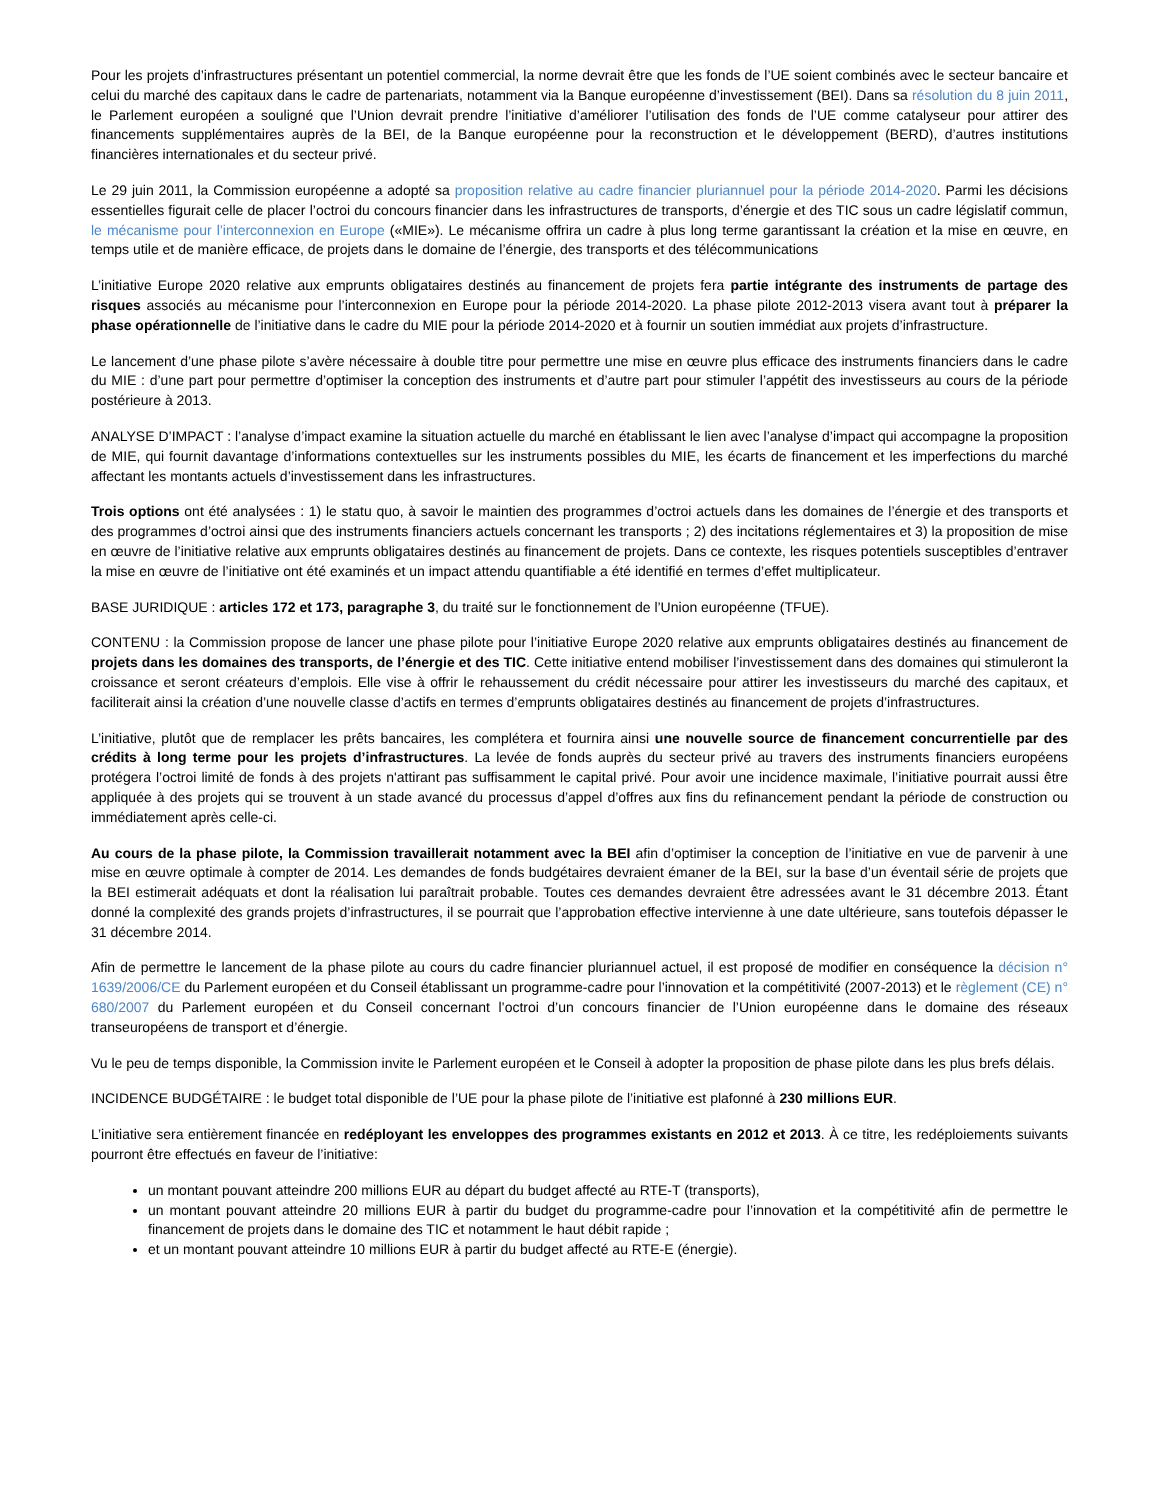Pour les projets d’infrastructures présentant un potentiel commercial, la norme devrait être que les fonds de l’UE soient combinés avec le secteur bancaire et celui du marché des capitaux dans le cadre de partenariats, notamment via la Banque européenne d’investissement (BEI). Dans sa résolution du 8 juin 2011, le Parlement européen a souligné que l’Union devrait prendre l’initiative d’améliorer l’utilisation des fonds de l’UE comme catalyseur pour attirer des financements supplémentaires auprès de la BEI, de la Banque européenne pour la reconstruction et le développement (BERD), d’autres institutions financières internationales et du secteur privé.
Le 29 juin 2011, la Commission européenne a adopté sa proposition relative au cadre financier pluriannuel pour la période 2014-2020. Parmi les décisions essentielles figurait celle de placer l’octroi du concours financier dans les infrastructures de transports, d’énergie et des TIC sous un cadre législatif commun, le mécanisme pour l’interconnexion en Europe («MIE»). Le mécanisme offrira un cadre à plus long terme garantissant la création et la mise en œuvre, en temps utile et de manière efficace, de projets dans le domaine de l’énergie, des transports et des télécommunications
L’initiative Europe 2020 relative aux emprunts obligataires destinés au financement de projets fera partie intégrante des instruments de partage des risques associés au mécanisme pour l’interconnexion en Europe pour la période 2014-2020. La phase pilote 2012-2013 visera avant tout à préparer la phase opérationnelle de l’initiative dans le cadre du MIE pour la période 2014-2020 et à fournir un soutien immédiat aux projets d’infrastructure.
Le lancement d’une phase pilote s’avère nécessaire à double titre pour permettre une mise en œuvre plus efficace des instruments financiers dans le cadre du MIE : d’une part pour permettre d’optimiser la conception des instruments et d’autre part pour stimuler l’appétit des investisseurs au cours de la période postérieure à 2013.
ANALYSE D’IMPACT : l’analyse d’impact examine la situation actuelle du marché en établissant le lien avec l’analyse d’impact qui accompagne la proposition de MIE, qui fournit davantage d’informations contextuelles sur les instruments possibles du MIE, les écarts de financement et les imperfections du marché affectant les montants actuels d’investissement dans les infrastructures.
Trois options ont été analysées : 1) le statu quo, à savoir le maintien des programmes d’octroi actuels dans les domaines de l’énergie et des transports et des programmes d’octroi ainsi que des instruments financiers actuels concernant les transports ; 2) des incitations réglementaires et 3) la proposition de mise en œuvre de l’initiative relative aux emprunts obligataires destinés au financement de projets. Dans ce contexte, les risques potentiels susceptibles d’entraver la mise en œuvre de l’initiative ont été examinés et un impact attendu quantifiable a été identifié en termes d’effet multiplicateur.
BASE JURIDIQUE : articles 172 et 173, paragraphe 3, du traité sur le fonctionnement de l’Union européenne (TFUE).
CONTENU : la Commission propose de lancer une phase pilote pour l’initiative Europe 2020 relative aux emprunts obligataires destinés au financement de projets dans les domaines des transports, de l’énergie et des TIC. Cette initiative entend mobiliser l’investissement dans des domaines qui stimuleront la croissance et seront créateurs d’emplois. Elle vise à offrir le rehaussement du crédit nécessaire pour attirer les investisseurs du marché des capitaux, et faciliterait ainsi la création d’une nouvelle classe d’actifs en termes d’emprunts obligataires destinés au financement de projets d’infrastructures.
L’initiative, plutôt que de remplacer les prêts bancaires, les complétera et fournira ainsi une nouvelle source de financement concurrentielle par des crédits à long terme pour les projets d’infrastructures. La levée de fonds auprès du secteur privé au travers des instruments financiers européens protégera l’octroi limité de fonds à des projets n'attirant pas suffisamment le capital privé. Pour avoir une incidence maximale, l’initiative pourrait aussi être appliquée à des projets qui se trouvent à un stade avancé du processus d’appel d’offres aux fins du refinancement pendant la période de construction ou immédiatement après celle-ci.
Au cours de la phase pilote, la Commission travaillerait notamment avec la BEI afin d’optimiser la conception de l’initiative en vue de parvenir à une mise en œuvre optimale à compter de 2014. Les demandes de fonds budgétaires devraient émaner de la BEI, sur la base d’un éventail série de projets que la BEI estimerait adéquats et dont la réalisation lui paraîtrait probable. Toutes ces demandes devraient être adressées avant le 31 décembre 2013. Étant donné la complexité des grands projets d’infrastructures, il se pourrait que l’approbation effective intervienne à une date ultérieure, sans toutefois dépasser le 31 décembre 2014.
Afin de permettre le lancement de la phase pilote au cours du cadre financier pluriannuel actuel, il est proposé de modifier en conséquence la décision n° 1639/2006/CE du Parlement européen et du Conseil établissant un programme-cadre pour l’innovation et la compétitivité (2007-2013) et le règlement (CE) n° 680/2007 du Parlement européen et du Conseil concernant l’octroi d’un concours financier de l’Union européenne dans le domaine des réseaux transeuropéens de transport et d’énergie.
Vu le peu de temps disponible, la Commission invite le Parlement européen et le Conseil à adopter la proposition de phase pilote dans les plus brefs délais.
INCIDENCE BUDGÉTAIRE : le budget total disponible de l’UE pour la phase pilote de l’initiative est plafonné à 230 millions EUR.
L’initiative sera entièrement financée en redéployant les enveloppes des programmes existants en 2012 et 2013. À ce titre, les redéploiements suivants pourront être effectués en faveur de l’initiative:
un montant pouvant atteindre 200 millions EUR au départ du budget affecté au RTE-T (transports),
un montant pouvant atteindre 20 millions EUR à partir du budget du programme-cadre pour l’innovation et la compétitivité afin de permettre le financement de projets dans le domaine des TIC et notamment le haut débit rapide ;
et un montant pouvant atteindre 10 millions EUR à partir du budget affecté au RTE-E (énergie).